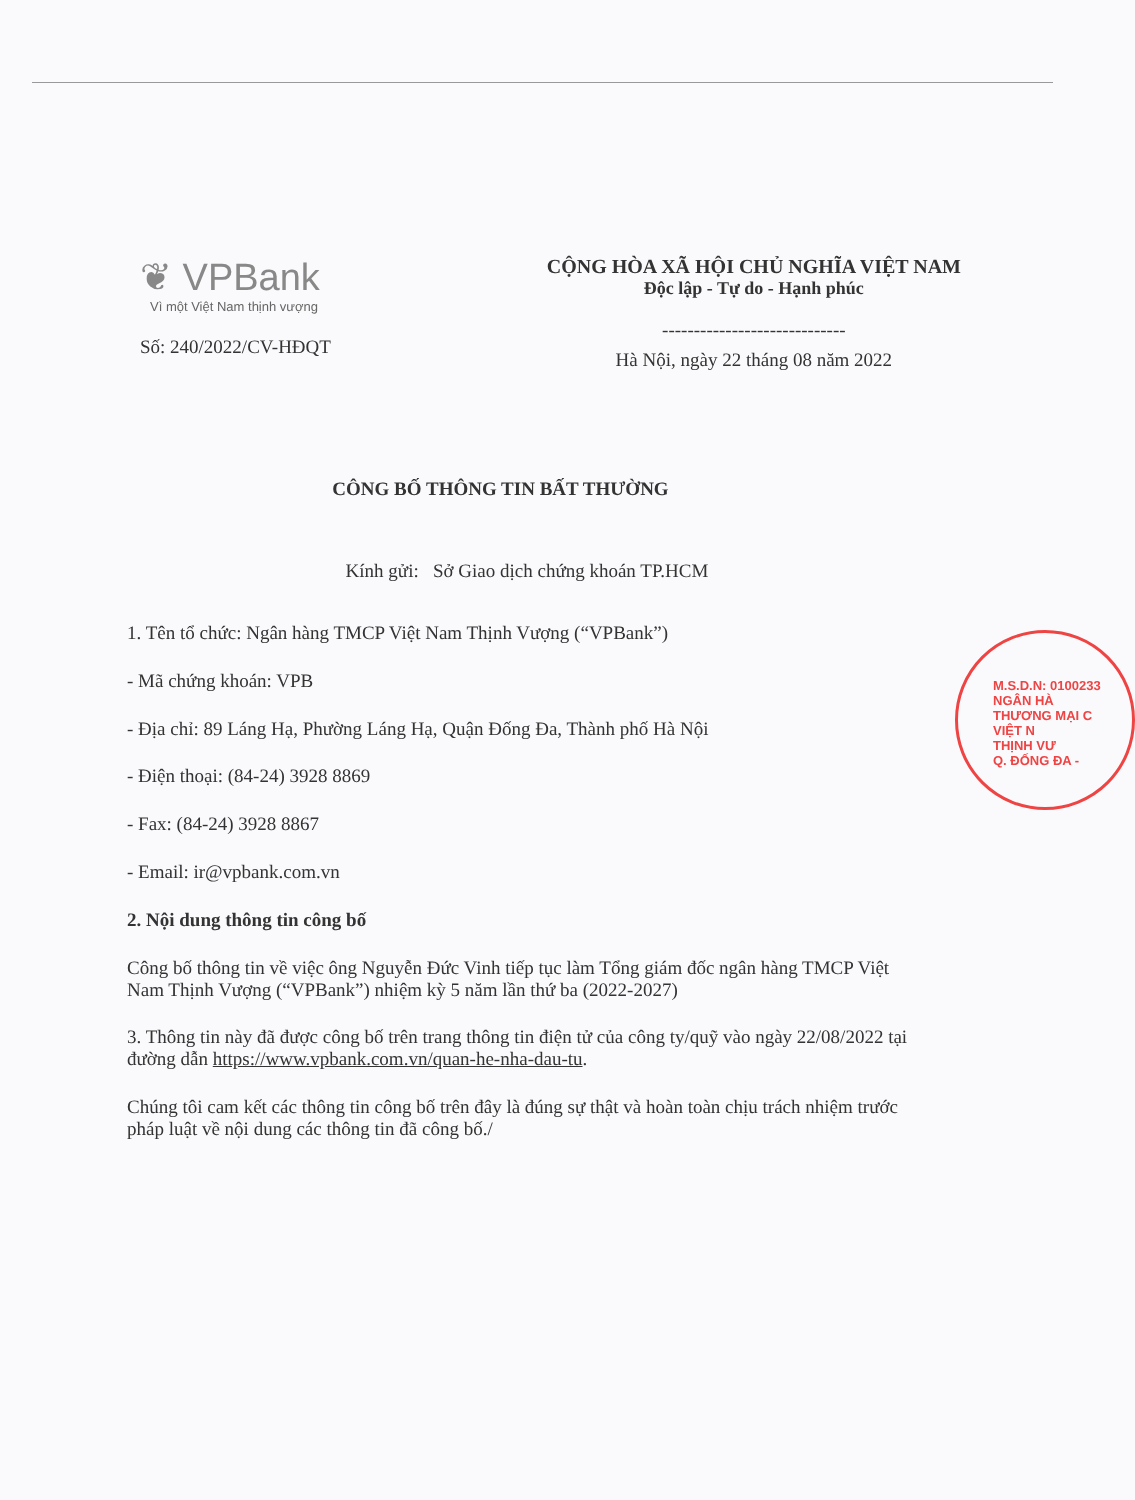❦ VPBank
Vì một Việt Nam thịnh vượng
Số: 240/2022/CV-HĐQT
CỘNG HÒA XÃ HỘI CHỦ NGHĨA VIỆT NAM
Độc lập - Tự do - Hạnh phúc
-----------------------------
Hà Nội, ngày 22 tháng 08 năm 2022
CÔNG BỐ THÔNG TIN BẤT THƯỜNG
Kính gửi: Sở Giao dịch chứng khoán TP.HCM
1. Tên tổ chức: Ngân hàng TMCP Việt Nam Thịnh Vượng (“VPBank”)
- Mã chứng khoán: VPB
- Địa chỉ: 89 Láng Hạ, Phường Láng Hạ, Quận Đống Đa, Thành phố Hà Nội
- Điện thoại: (84-24) 3928 8869
- Fax: (84-24) 3928 8867
- Email: ir@vpbank.com.vn
2. Nội dung thông tin công bố
Công bố thông tin về việc ông Nguyễn Đức Vinh tiếp tục làm Tổng giám đốc ngân hàng TMCP Việt Nam Thịnh Vượng (“VPBank”) nhiệm kỳ 5 năm lần thứ ba (2022-2027)
3. Thông tin này đã được công bố trên trang thông tin điện tử của công ty/quỹ vào ngày 22/08/2022 tại đường dẫn https://www.vpbank.com.vn/quan-he-nha-dau-tu.
Chúng tôi cam kết các thông tin công bố trên đây là đúng sự thật và hoàn toàn chịu trách nhiệm trước pháp luật về nội dung các thông tin đã công bố./
M.S.D.N: 0100233
NGÂN HÀ
THƯƠNG MẠI C
VIỆT N
THỊNH VƯ
Q. ĐỐNG ĐA -